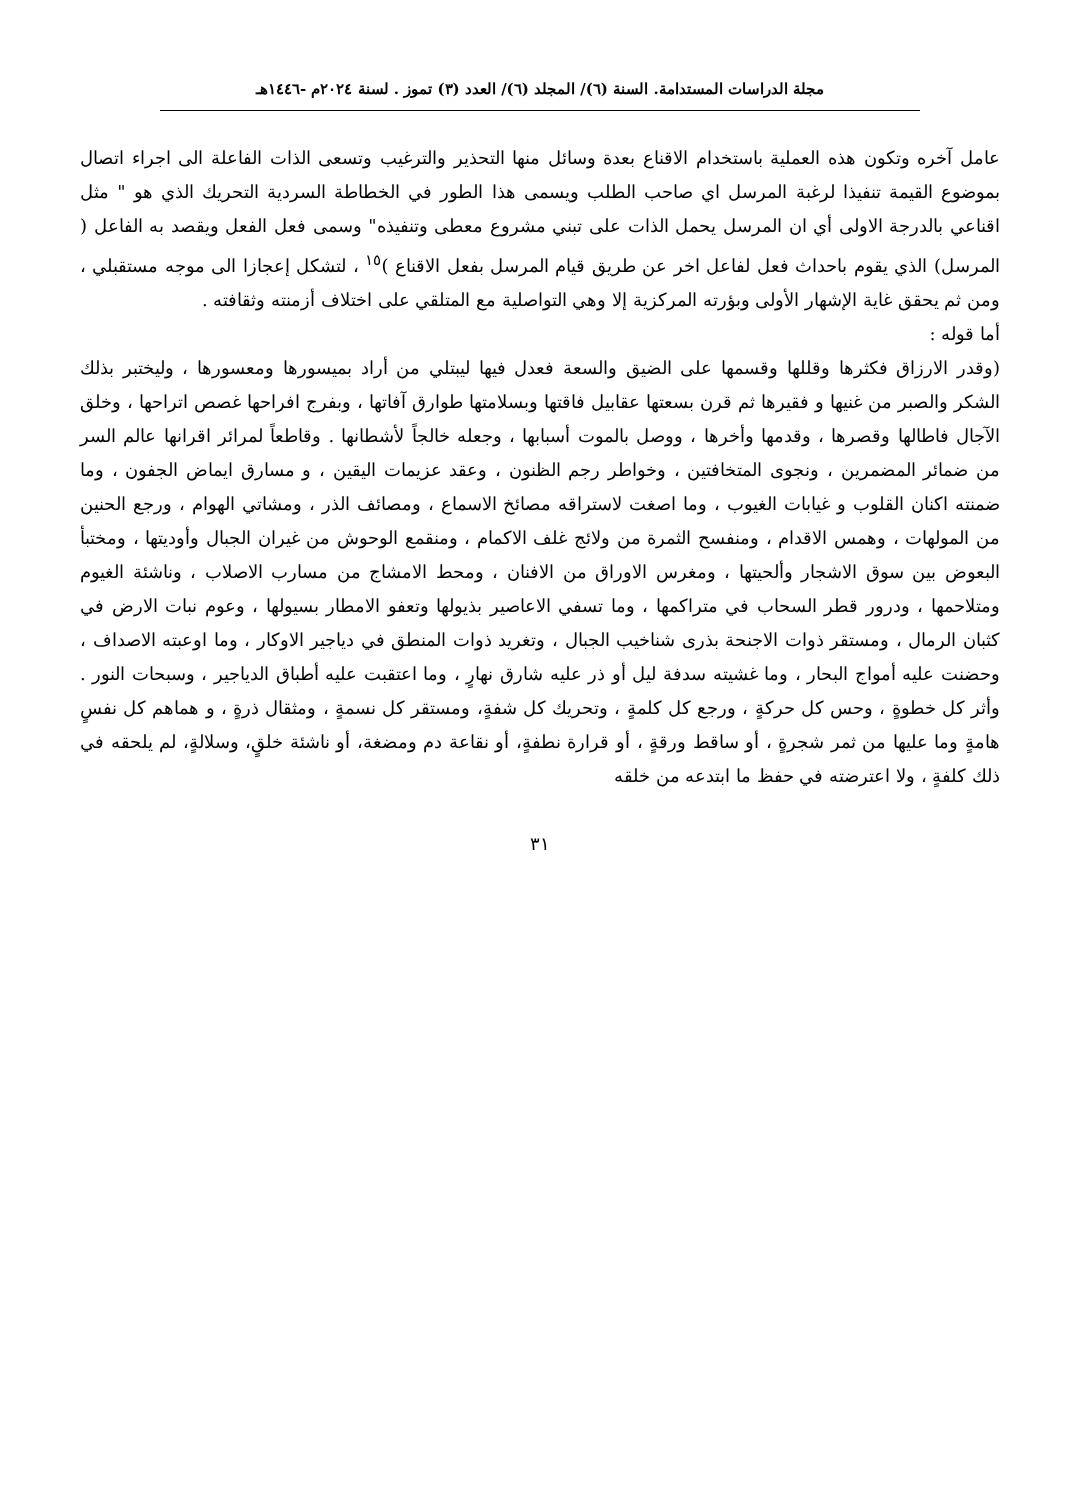مجلة الدراسات المستدامة. السنة (٦)/ المجلد (٦)/ العدد (٣) تموز . لسنة ٢٠٢٤م -١٤٤٦هـ
عامل آخره وتكون هذه العملية باستخدام الاقناع بعدة وسائل منها التحذير والترغيب وتسعى الذات الفاعلة الى اجراء اتصال بموضوع القيمة تنفيذا لرغبة المرسل اي صاحب الطلب ويسمى هذا الطور في الخطاطة السردية التحريك الذي هو " مثل اقناعي بالدرجة الاولى أي ان المرسل يحمل الذات على تبني مشروع معطى وتنفيذه" وسمى فعل الفعل ويقصد به الفاعل ( المرسل) الذي يقوم باحداث فعل لفاعل اخر عن طريق قيام المرسل بفعل الاقناع )<sup>١٥</sup> ، لتشكل إعجازا الى موجه مستقبلي ، ومن ثم يحقق غاية الإشهار الأولى وبؤرته المركزية إلا وهي التواصلية مع المتلقي على اختلاف أزمنته وثقافته .
أما قوله :
(وقدر الارزاق فكثرها وقللها وقسمها على الضيق والسعة فعدل فيها ليبتلي من أراد بميسورها ومعسورها ، وليختبر بذلك الشكر والصبر من غنيها و فقيرها ثم قرن بسعتها عقابيل فاقتها وبسلامتها طوارق آفاتها ، وبفرج افراحها غصص اتراحها ، وخلق الآجال فاطالها وقصرها ، وقدمها وأخرها ، ووصل بالموت أسبابها ، وجعله خالجاً لأشطانها . وقاطعاً لمرائر اقرانها عالم السر من ضمائر المضمرين ، ونجوى المتخافتين ، وخواطر رجم الظنون ، وعقد عزيمات اليقين ، و مسارق ايماض الجفون ، وما ضمنته اكنان القلوب و غيابات الغيوب ، وما اصغت لاستراقه مصائخ الاسماع ، ومصائف الذر ، ومشاتي الهوام ، ورجع الحنين من المولهات ، وهمس الاقدام ، ومنفسح الثمرة من ولائج غلف الاكمام ، ومنقمع الوحوش من غيران الجبال وأوديتها ، ومختبأ البعوض بين سوق الاشجار وألحيتها ، ومغرس الاوراق من الافنان ، ومحط الامشاج من مسارب الاصلاب ، وناشئة الغيوم ومتلاحمها ، ودرور قطر السحاب في متراكمها ، وما تسفي الاعاصير بذيولها وتعفو الامطار بسيولها ، وعوم نبات الارض في كثبان الرمال ، ومستقر ذوات الاجنحة بذرى شناخيب الجبال ، وتغريد ذوات المنطق في دياجير الاوكار ، وما اوعبته الاصداف ، وحضنت عليه أمواج البحار ، وما غشيته سدفة ليل أو ذر عليه شارق نهارٍ ، وما اعتقبت عليه أطباق الدياجير ، وسبحات النور . وأثر كل خطوةٍ ، وحس كل حركةٍ ، ورجع كل كلمةٍ ، وتحريك كل شفةٍ، ومستقر كل نسمةٍ ، ومثقال ذرةٍ ، و هماهم كل نفسٍ هامةٍ وما عليها من ثمر شجرةٍ ، أو ساقط ورقةٍ ، أو قرارة نطفةٍ، أو نقاعة دم ومضغة، أو ناشئة خلقٍ، وسلالةٍ، لم يلحقه في ذلك كلفةٍ ، ولا اعترضته في حفظ ما ابتدعه من خلقه
٣١